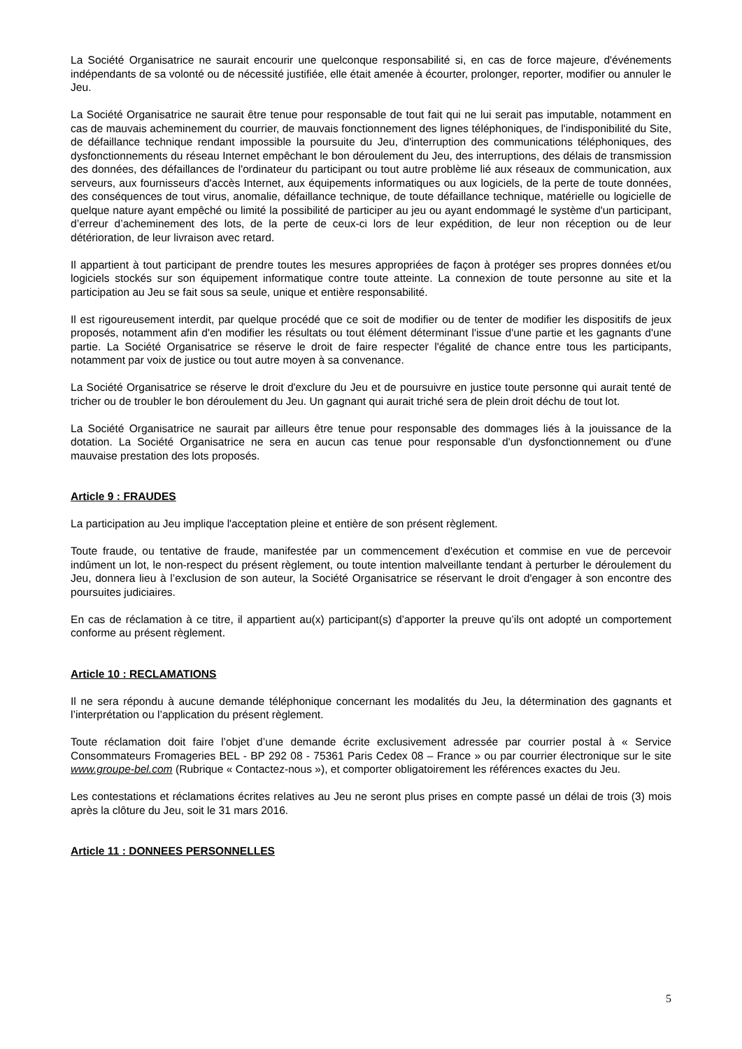La Société Organisatrice ne saurait encourir une quelconque responsabilité si, en cas de force majeure, d'événements indépendants de sa volonté ou de nécessité justifiée, elle était amenée à écourter, prolonger, reporter, modifier ou annuler le Jeu.
La Société Organisatrice ne saurait être tenue pour responsable de tout fait qui ne lui serait pas imputable, notamment en cas de mauvais acheminement du courrier, de mauvais fonctionnement des lignes téléphoniques, de l'indisponibilité du Site, de défaillance technique rendant impossible la poursuite du Jeu, d'interruption des communications téléphoniques, des dysfonctionnements du réseau Internet empêchant le bon déroulement du Jeu, des interruptions, des délais de transmission des données, des défaillances de l'ordinateur du participant ou tout autre problème lié aux réseaux de communication, aux serveurs, aux fournisseurs d'accès Internet, aux équipements informatiques ou aux logiciels, de la perte de toute données, des conséquences de tout virus, anomalie, défaillance technique, de toute défaillance technique, matérielle ou logicielle de quelque nature ayant empêché ou limité la possibilité de participer au jeu ou ayant endommagé le système d'un participant, d’erreur d’acheminement des lots, de la perte de ceux-ci lors de leur expédition, de leur non réception ou de leur détérioration, de leur livraison avec retard.
Il appartient à tout participant de prendre toutes les mesures appropriées de façon à protéger ses propres données et/ou logiciels stockés sur son équipement informatique contre toute atteinte. La connexion de toute personne au site et la participation au Jeu se fait sous sa seule, unique et entière responsabilité.
Il est rigoureusement interdit, par quelque procédé que ce soit de modifier ou de tenter de modifier les dispositifs de jeux proposés, notamment afin d'en modifier les résultats ou tout élément déterminant l'issue d'une partie et les gagnants d'une partie. La Société Organisatrice se réserve le droit de faire respecter l'égalité de chance entre tous les participants, notamment par voix de justice ou tout autre moyen à sa convenance.
La Société Organisatrice se réserve le droit d'exclure du Jeu et de poursuivre en justice toute personne qui aurait tenté de tricher ou de troubler le bon déroulement du Jeu. Un gagnant qui aurait triché sera de plein droit déchu de tout lot.
La Société Organisatrice ne saurait par ailleurs être tenue pour responsable des dommages liés à la jouissance de la dotation. La Société Organisatrice ne sera en aucun cas tenue pour responsable d'un dysfonctionnement ou d'une mauvaise prestation des lots proposés.
Article 9 : FRAUDES
La participation au Jeu implique l'acceptation pleine et entière de son présent règlement.
Toute fraude, ou tentative de fraude, manifestée par un commencement d'exécution et commise en vue de percevoir indûment un lot, le non-respect du présent règlement, ou toute intention malveillante tendant à perturber le déroulement du Jeu, donnera lieu à l’exclusion de son auteur, la Société Organisatrice se réservant le droit d'engager à son encontre des poursuites judiciaires.
En cas de réclamation à ce titre, il appartient au(x) participant(s) d’apporter la preuve qu’ils ont adopté un comportement conforme au présent règlement.
Article 10 : RECLAMATIONS
Il ne sera répondu à aucune demande téléphonique concernant les modalités du Jeu, la détermination des gagnants et l’interprétation ou l’application du présent règlement.
Toute réclamation doit faire l’objet d’une demande écrite exclusivement adressée par courrier postal à « Service Consommateurs Fromageries BEL - BP 292 08 - 75361 Paris Cedex 08 – France » ou par courrier électronique sur le site www.groupe-bel.com (Rubrique « Contactez-nous »), et comporter obligatoirement les références exactes du Jeu.
Les contestations et réclamations écrites relatives au Jeu ne seront plus prises en compte passé un délai de trois (3) mois après la clôture du Jeu, soit le 31 mars 2016.
Article 11 : DONNEES PERSONNELLES
5